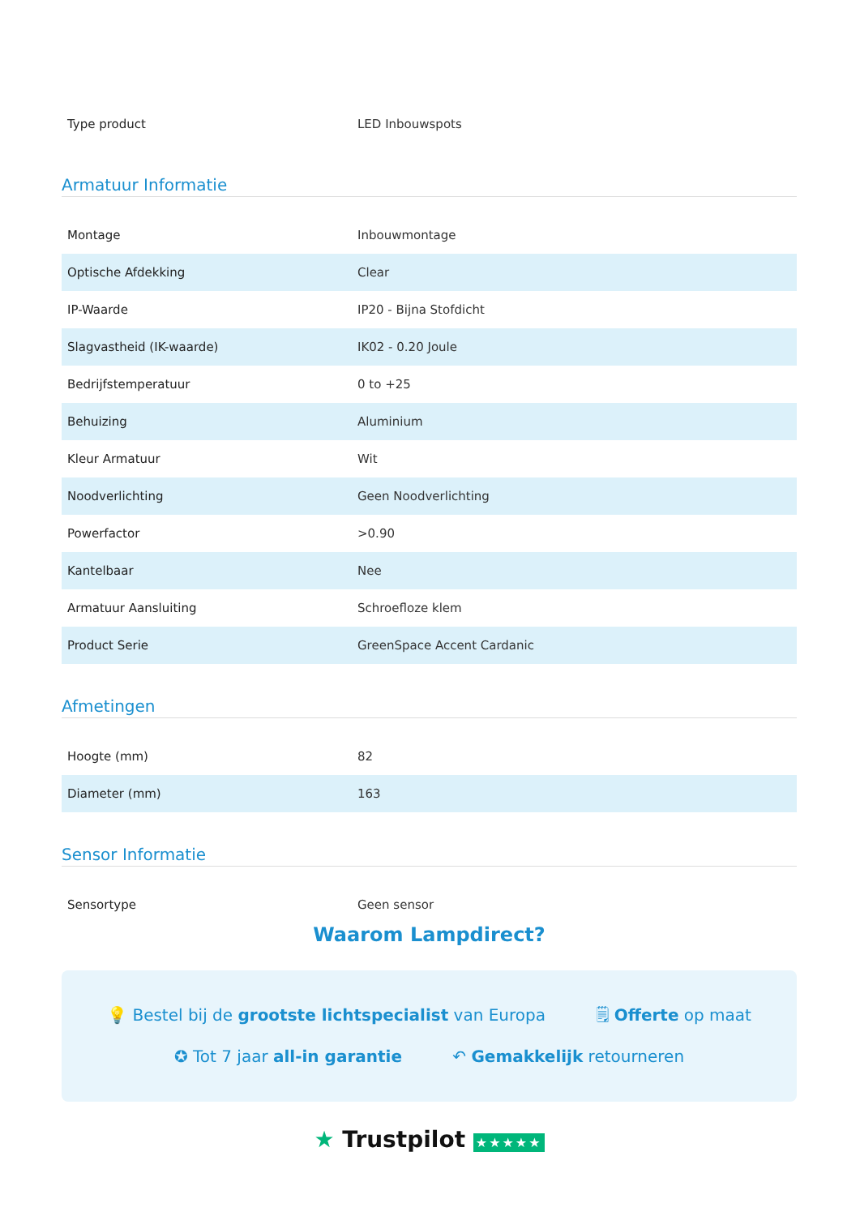| Type product | LED Inbouwspots |
Armatuur Informatie
| Montage | Inbouwmontage |
| Optische Afdekking | Clear |
| IP-Waarde | IP20 - Bijna Stofdicht |
| Slagvastheid (IK-waarde) | IK02 - 0.20 Joule |
| Bedrijfstemperatuur | 0 to +25 |
| Behuizing | Aluminium |
| Kleur Armatuur | Wit |
| Noodverlichting | Geen Noodverlichting |
| Powerfactor | >0.90 |
| Kantelbaar | Nee |
| Armatuur Aansluiting | Schroefloze klem |
| Product Serie | GreenSpace Accent Cardanic |
Afmetingen
| Hoogte (mm) | 82 |
| Diameter (mm) | 163 |
Sensor Informatie
| Sensortype | Geen sensor |
Waarom Lampdirect?
💡 Bestel bij de grootste lichtspecialist van Europa 🗒 Offerte op maat
✪ Tot 7 jaar all-in garantie ↶ Gemakkelijk retourneren
★ Trustpilot ★★★★★